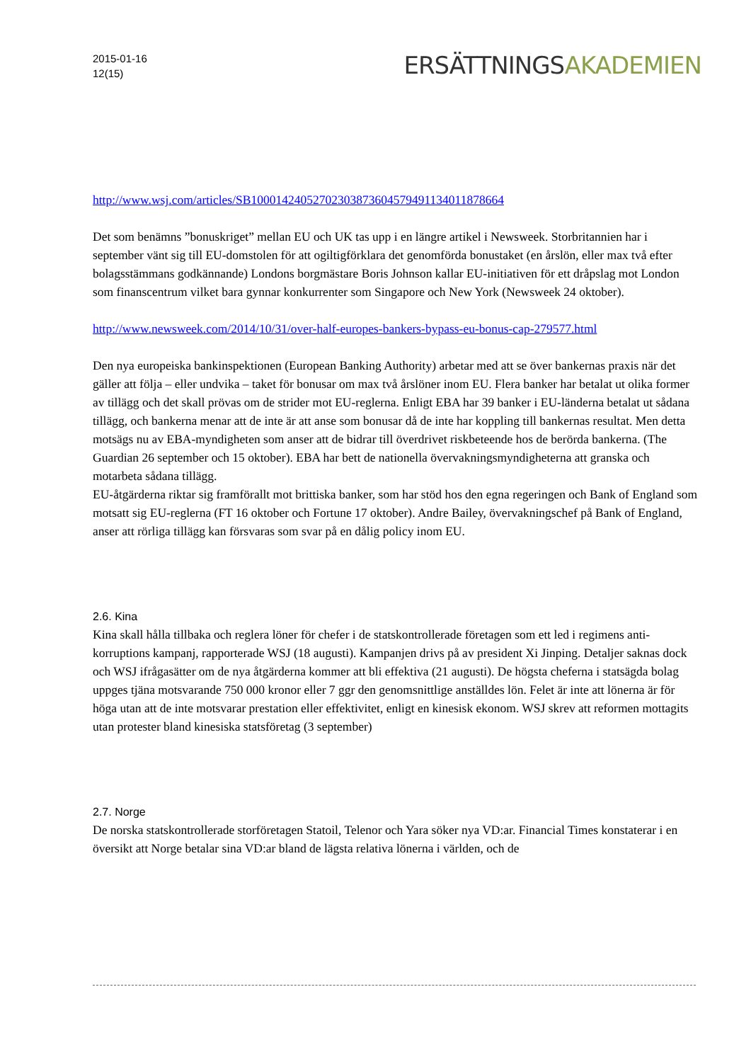2015-01-16
12(15)
ERSÄTTNINGSAKADEMIEN
http://www.wsj.com/articles/SB10001424052702303873604579491134011878664
Det som benämns ”bonuskriget” mellan EU och UK tas upp i en längre artikel i Newsweek. Storbritannien har i september vänt sig till EU-domstolen för att ogiltigförklara det genomförda bonustaket (en årslön, eller max två efter bolagsstämmans godkännande) Londons borgmästare Boris Johnson kallar EU-initiativen för ett dråpslag mot London som finanscentrum vilket bara gynnar konkurrenter som Singapore och New York (Newsweek 24 oktober).
http://www.newsweek.com/2014/10/31/over-half-europes-bankers-bypass-eu-bonus-cap-279577.html
Den nya europeiska bankinspektionen (European Banking Authority) arbetar med att se över bankernas praxis när det gäller att följa – eller undvika – taket för bonusar om max två årslöner inom EU. Flera banker har betalat ut olika former av tillägg och det skall prövas om de strider mot EU-reglerna. Enligt EBA har 39 banker i EU-länderna betalat ut sådana tillägg, och bankerna menar att de inte är att anse som bonusar då de inte har koppling till bankernas resultat. Men detta motsägs nu av EBA-myndigheten som anser att de bidrar till överdrivet riskbeteende hos de berörda bankerna. (The Guardian 26 september och 15 oktober). EBA har bett de nationella övervakningsmyndigheterna att granska och motarbeta sådana tillägg.
EU-åtgärderna riktar sig framförallt mot brittiska banker, som har stöd hos den egna regeringen och Bank of England som motsatt sig EU-reglerna (FT 16 oktober och Fortune 17 oktober). Andre Bailey, övervakningschef på Bank of England, anser att rörliga tillägg kan försvaras som svar på en dålig policy inom EU.
2.6. Kina
Kina skall hålla tillbaka och reglera löner för chefer i de statskontrollerade företagen som ett led i regimens anti-korruptions kampanj, rapporterade WSJ (18 augusti). Kampanjen drivs på av president Xi Jinping. Detaljer saknas dock och WSJ ifrågasätter om de nya åtgärderna kommer att bli effektiva (21 augusti). De högsta cheferna i statsägda bolag uppges tjäna motsvarande 750 000 kronor eller 7 ggr den genomsnittlige anställdes lön. Felet är inte att lönerna är för höga utan att de inte motsvarar prestation eller effektivitet, enligt en kinesisk ekonom. WSJ skrev att reformen mottagits utan protester bland kinesiska statsföretag (3 september)
2.7. Norge
De norska statskontrollerade storföretagen Statoil, Telenor och Yara söker nya VD:ar. Financial Times konstaterar i en översikt att Norge betalar sina VD:ar bland de lägsta relativa lönerna i världen, och de